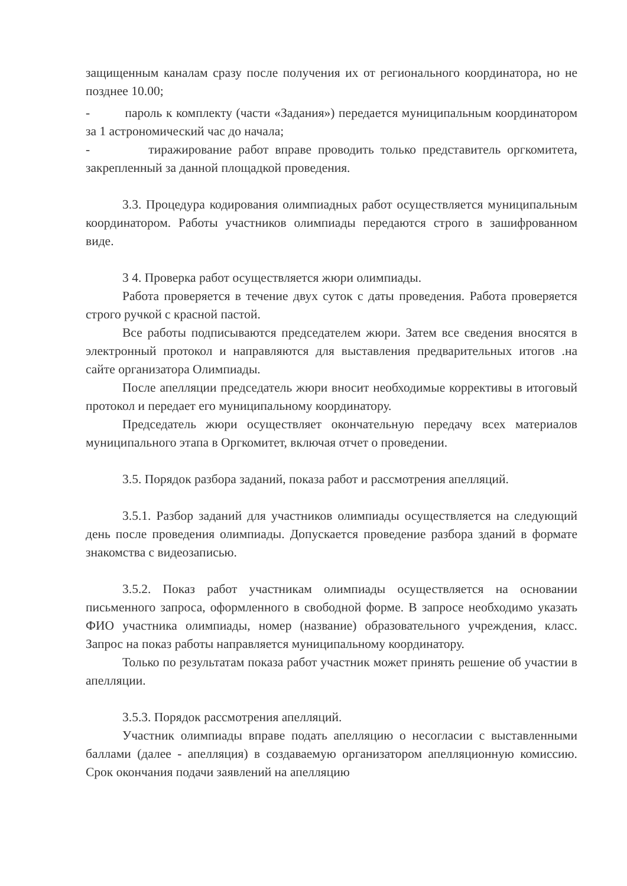защищенным каналам сразу после получения их от регионального координатора, но не позднее 10.00;
- пароль к комплекту (части «Задания») передается муниципальным координатором за 1 астрономический час до начала;
- тиражирование работ вправе проводить только представитель оргкомитета, закрепленный за данной площадкой проведения.
3.3. Процедура кодирования олимпиадных работ осуществляется муниципальным координатором. Работы участников олимпиады передаются строго в зашифрованном виде.
3 4. Проверка работ осуществляется жюри олимпиады.
Работа проверяется в течение двух суток с даты проведения. Работа проверяется строго ручкой с красной пастой.
Все работы подписываются председателем жюри. Затем все сведения вносятся в электронный протокол и направляются для выставления предварительных итогов .на сайте организатора Олимпиады.
После апелляции председатель жюри вносит необходимые коррективы в итоговый протокол и передает его муниципальному координатору.
Председатель жюри осуществляет окончательную передачу всех материалов муниципального этапа в Оргкомитет, включая отчет о проведении.
3.5. Порядок разбора заданий, показа работ и рассмотрения апелляций.
3.5.1. Разбор заданий для участников олимпиады осуществляется на следующий день после проведения олимпиады. Допускается проведение разбора зданий в формате знакомства с видеозаписью.
3.5.2. Показ работ участникам олимпиады осуществляется на основании письменного запроса, оформленного в свободной форме. В запросе необходимо указать ФИО участника олимпиады, номер (название) образовательного учреждения, класс. Запрос на показ работы направляется муниципальному координатору.
Только по результатам показа работ участник может принять решение об участии в апелляции.
3.5.3. Порядок рассмотрения апелляций.
Участник олимпиады вправе подать апелляцию о несогласии с выставленными баллами (далее - апелляция) в создаваемую организатором апелляционную комиссию. Срок окончания подачи заявлений на апелляцию